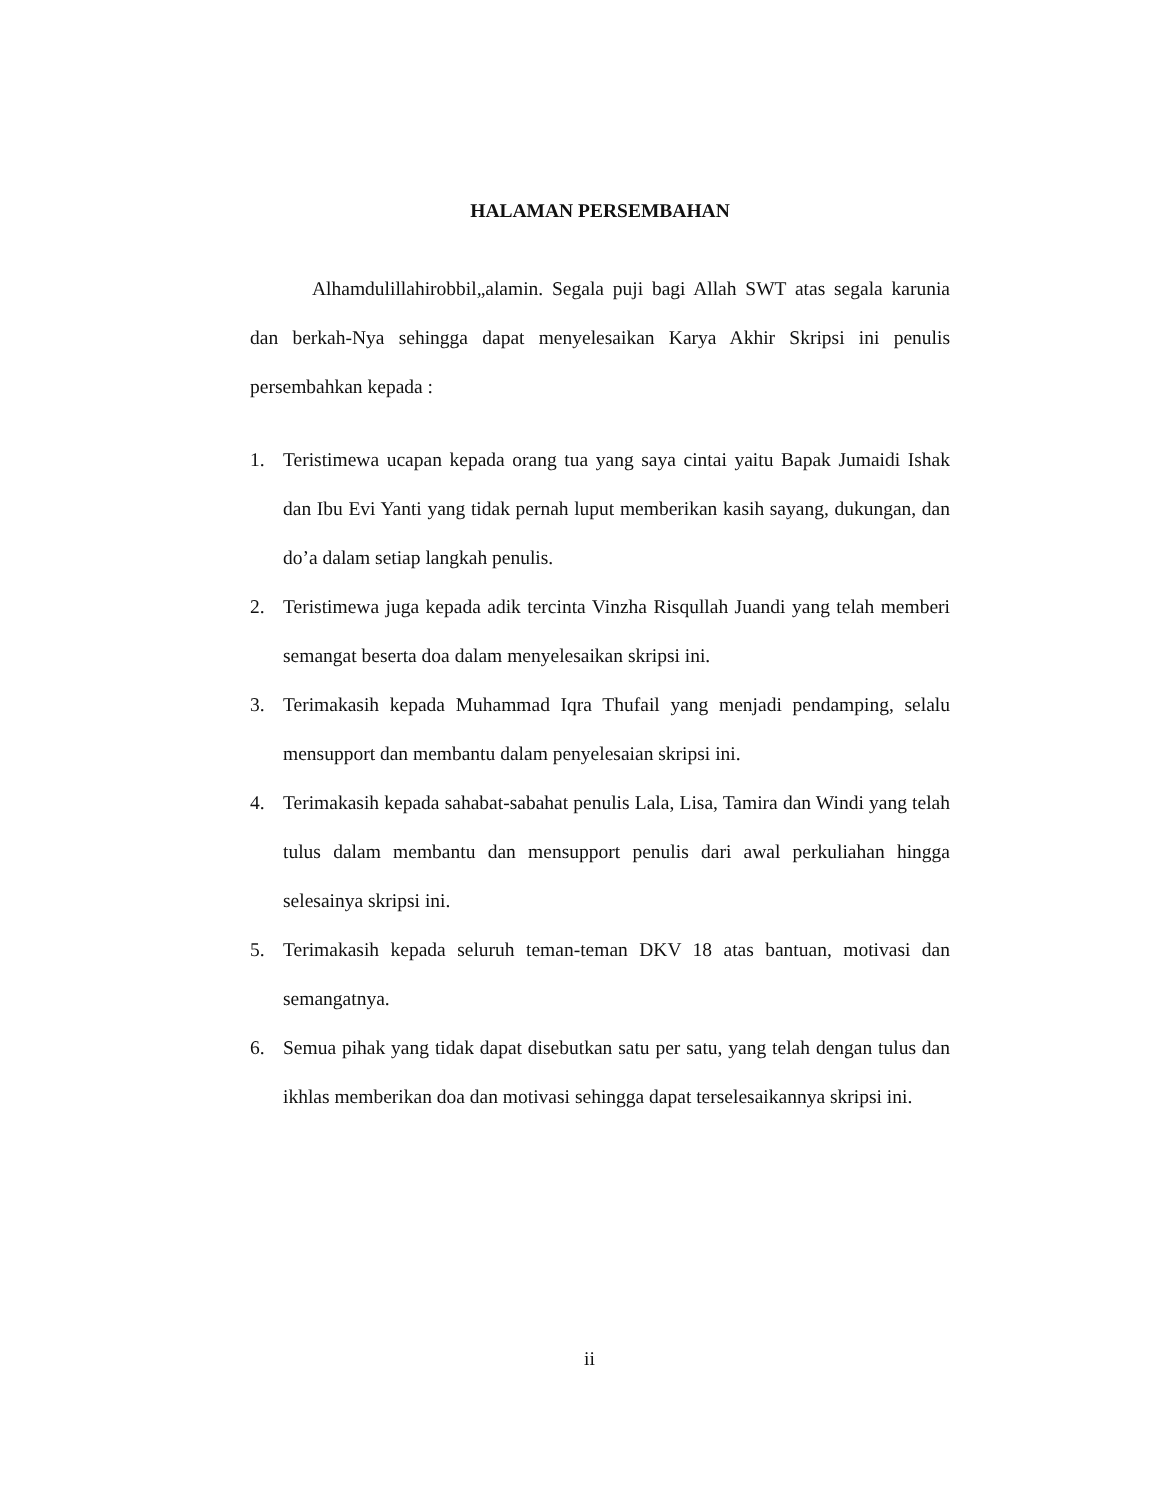HALAMAN PERSEMBAHAN
Alhamdulillahirobbil„alamin. Segala puji bagi Allah SWT atas segala karunia dan berkah-Nya sehingga dapat menyelesaikan Karya Akhir Skripsi ini penulis persembahkan kepada :
1. Teristimewa ucapan kepada orang tua yang saya cintai yaitu Bapak Jumaidi Ishak dan Ibu Evi Yanti yang tidak pernah luput memberikan kasih sayang, dukungan, dan do’a dalam setiap langkah penulis.
2. Teristimewa juga kepada adik tercinta Vinzha Risqullah Juandi yang telah memberi semangat beserta doa dalam menyelesaikan skripsi ini.
3. Terimakasih kepada Muhammad Iqra Thufail yang menjadi pendamping, selalu mensupport dan membantu dalam penyelesaian skripsi ini.
4. Terimakasih kepada sahabat-sabahat penulis Lala, Lisa, Tamira dan Windi yang telah tulus dalam membantu dan mensupport penulis dari awal perkuliahan hingga selesainya skripsi ini.
5. Terimakasih kepada seluruh teman-teman DKV 18 atas bantuan, motivasi dan semangatnya.
6. Semua pihak yang tidak dapat disebutkan satu per satu, yang telah dengan tulus dan ikhlas memberikan doa dan motivasi sehingga dapat terselesaikannya skripsi ini.
ii